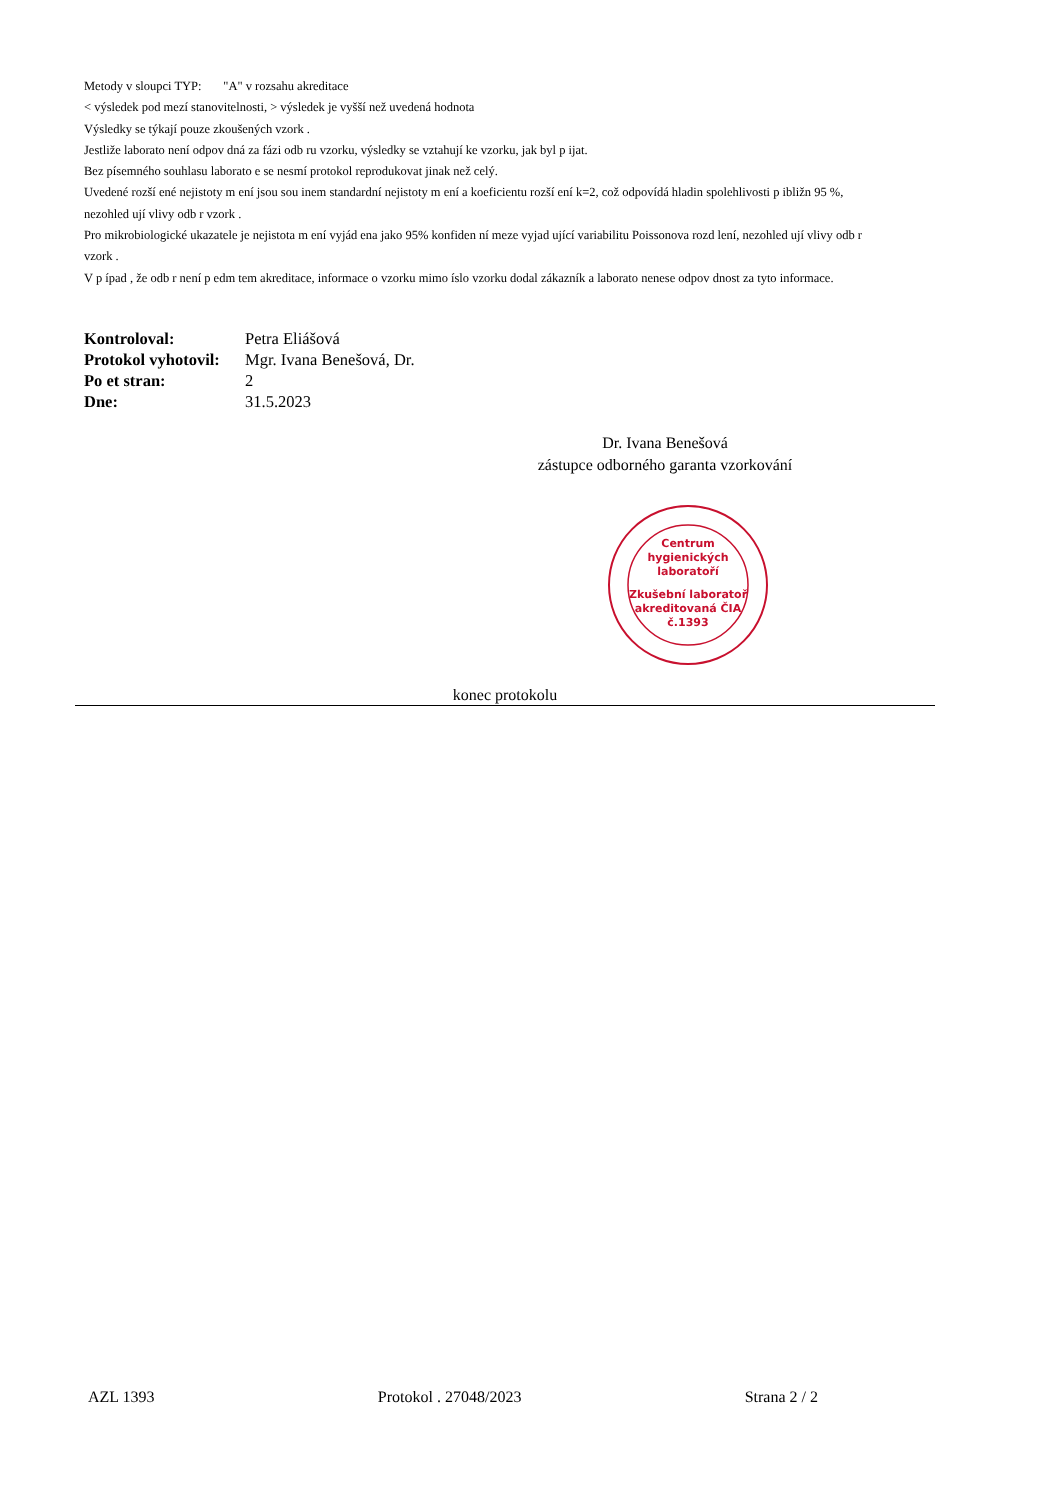Metody v sloupci TYP: "A" v rozsahu akreditace
< výsledek pod mezí stanovitelnosti, > výsledek je vyšší než uvedená hodnota
Výsledky se týkají pouze zkoušených vzork .
Jestliže laborato není odpov dná za fázi odb ru vzorku, výsledky se vztahují ke vzorku, jak byl p ijat.
Bez písemného souhlasu laborato e se nesmí protokol reprodukovat jinak než celý.
Uvedené rozší ené nejistoty m ení jsou sou inem standardní nejistoty m ení a koeficientu rozší ení k=2, což odpovídá hladin spolehlivosti p ibližn 95 %, nezohled ují vlivy odb r vzork .
Pro mikrobiologické ukazatele je nejistota m ení vyjád ena jako 95% konfiden ní meze vyjad ující variabilitu Poissonova rozd lení, nezohled ují vlivy odb r vzork .
V p ípad , že odb r není p edm tem akreditace, informace o vzorku mimo íslo vzorku dodal zákazník a laborato nenese odpov dnost za tyto informace.
| Kontroloval: | Petra Eliášová |
| Protokol vyhotovil: | Mgr. Ivana Benešová, Dr. |
| Po et stran: | 2 |
| Dne: | 31.5.2023 |
Dr. Ivana Benešová
zástupce odborného garanta vzorkování
Centrum
hygienických
laboratoří
Zkušební laboratoř
akreditovaná ČIA
č.1393
konec protokolu
AZL 1393 Protokol . 27048/2023 Strana 2 / 2